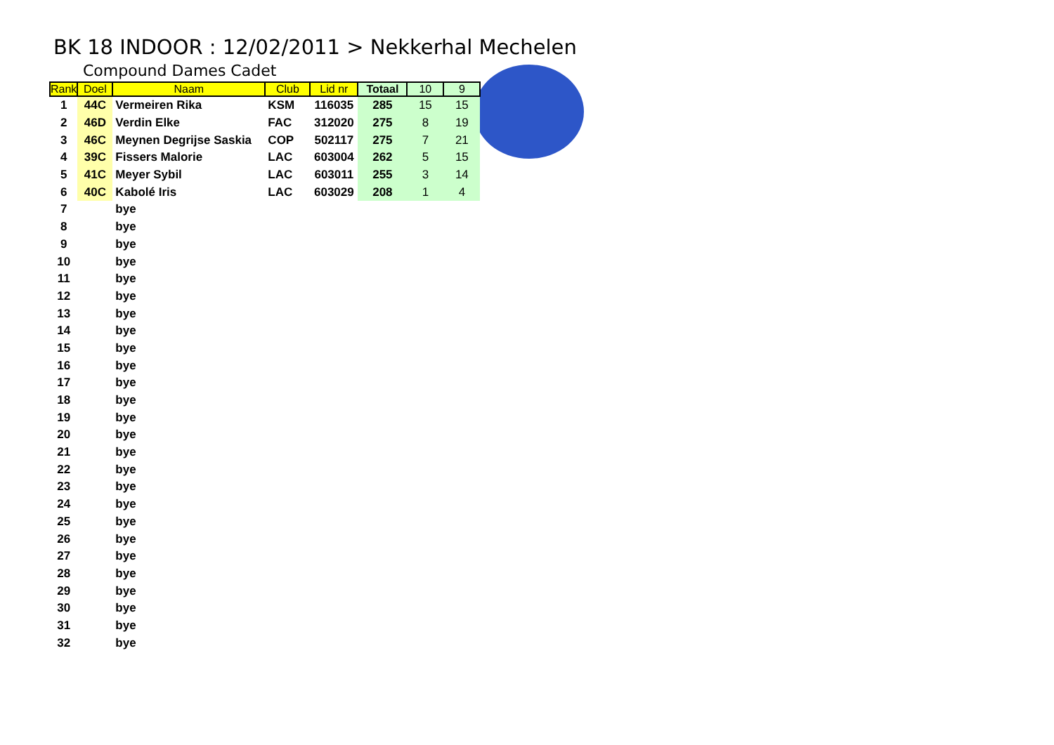BK 18 INDOOR : 12/02/2011 > Nekkerhal Mechelen
Compound Dames Cadet
| Rank | Doel | Naam | Club | Lid nr | Totaal | 10 | 9 |
| --- | --- | --- | --- | --- | --- | --- | --- |
| 1 | 44C | Vermeiren Rika | KSM | 116035 | 285 | 15 | 15 |
| 2 | 46D | Verdin Elke | FAC | 312020 | 275 | 8 | 19 |
| 3 | 46C | Meynen Degrijse Saskia | COP | 502117 | 275 | 7 | 21 |
| 4 | 39C | Fissers Malorie | LAC | 603004 | 262 | 5 | 15 |
| 5 | 41C | Meyer Sybil | LAC | 603011 | 255 | 3 | 14 |
| 6 | 40C | Kabolé Iris | LAC | 603029 | 208 | 1 | 4 |
| 7 | | bye | | | | | |
| 8 | | bye | | | | | |
| 9 | | bye | | | | | |
| 10 | | bye | | | | | |
| 11 | | bye | | | | | |
| 12 | | bye | | | | | |
| 13 | | bye | | | | | |
| 14 | | bye | | | | | |
| 15 | | bye | | | | | |
| 16 | | bye | | | | | |
| 17 | | bye | | | | | |
| 18 | | bye | | | | | |
| 19 | | bye | | | | | |
| 20 | | bye | | | | | |
| 21 | | bye | | | | | |
| 22 | | bye | | | | | |
| 23 | | bye | | | | | |
| 24 | | bye | | | | | |
| 25 | | bye | | | | | |
| 26 | | bye | | | | | |
| 27 | | bye | | | | | |
| 28 | | bye | | | | | |
| 29 | | bye | | | | | |
| 30 | | bye | | | | | |
| 31 | | bye | | | | | |
| 32 | | bye | | | | | |